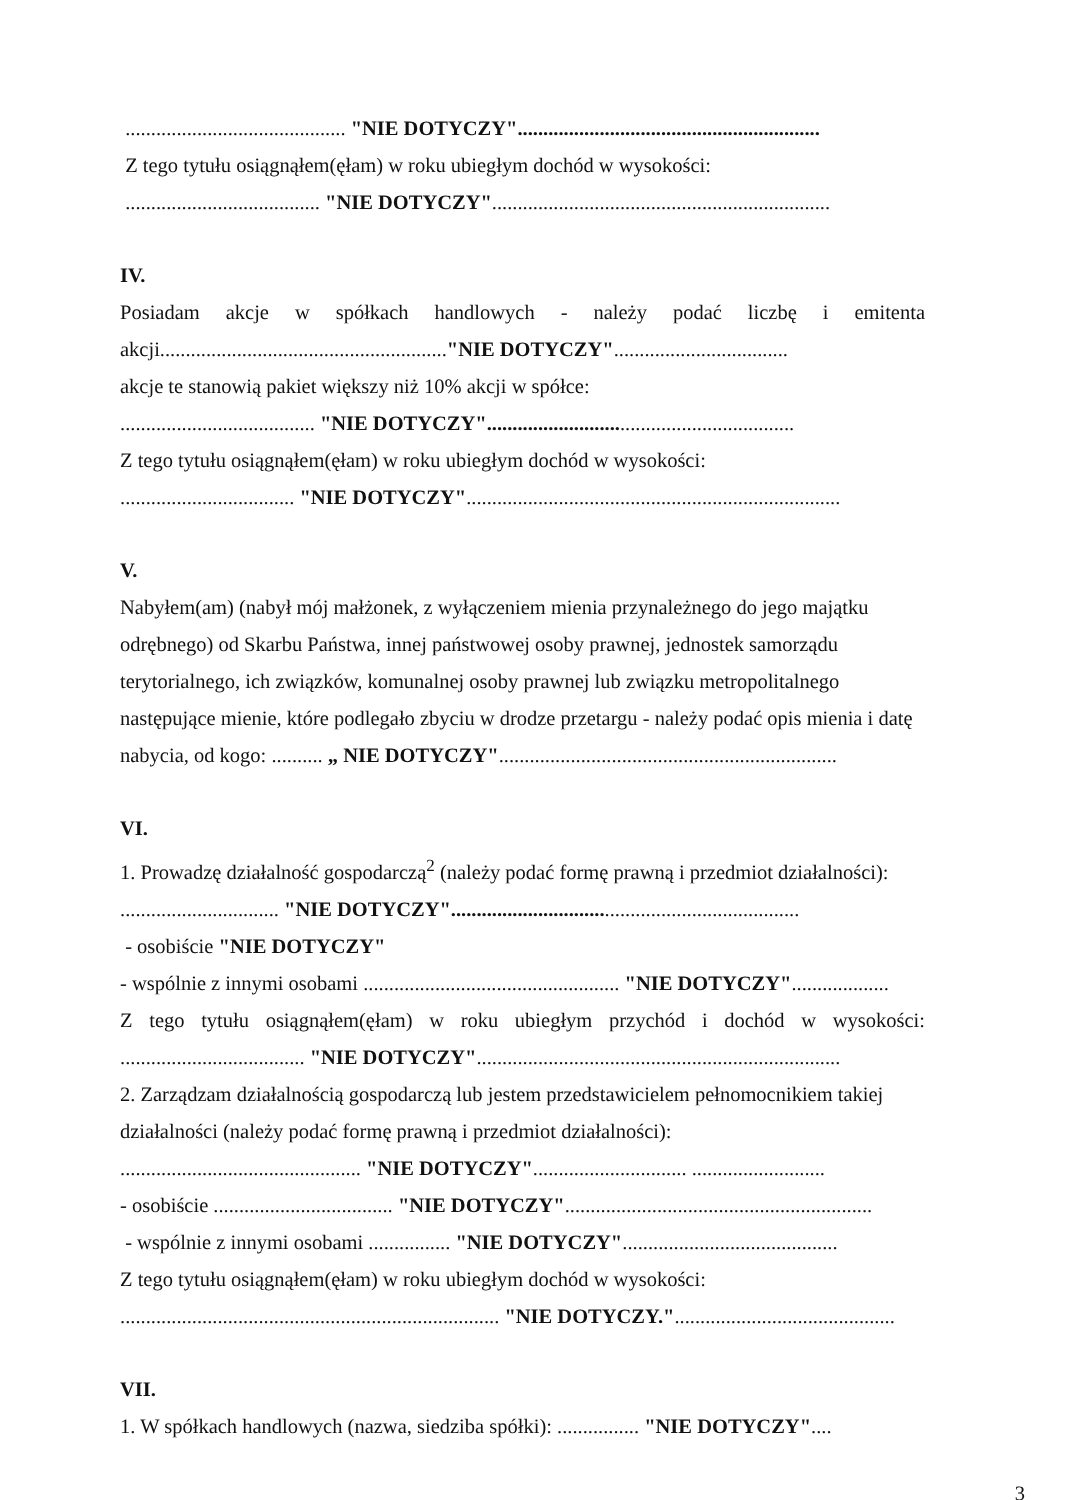........................................... "NIE DOTYCZY"...........................................................
Z tego tytułu osiągnąłem(ęłam) w roku ubiegłym dochód w wysokości:
...................................... "NIE DOTYCZY"..................................................................
IV.
Posiadam akcje w spółkach handlowych - należy podać liczbę i emitenta
akcji........................................................"NIE DOTYCZY"..................................
akcje te stanowią pakiet większy niż 10% akcji w spółce:
...................................... "NIE DOTYCZY"............................................................
Z tego tytułu osiągnąłem(ęłam) w roku ubiegłym dochód w wysokości:
.................................. "NIE DOTYCZY".........................................................................
V.
Nabyłem(am) (nabył mój małżonek, z wyłączeniem mienia przynależnego do jego majątku odrębnego) od Skarbu Państwa, innej państwowej osoby prawnej, jednostek samorządu terytorialnego, ich związków, komunalnej osoby prawnej lub związku metropolitalnego następujące mienie, które podlegało zbyciu w drodze przetargu - należy podać opis mienia i datę nabycia, od kogo: .......... „ NIE DOTYCZY"..................................................................
VI.
1. Prowadzę działalność gospodarczą<sup>2</sup> (należy podać formę prawną i przedmiot działalności):
............................... "NIE DOTYCZY"....................................................................
- osobiście "NIE DOTYCZY"
- wspólnie z innymi osobami .................................................. "NIE DOTYCZY"...................
Z tego tytułu osiągnąłem(ęłam) w roku ubiegłym przychód i dochód w wysokości:
.................................... "NIE DOTYCZY".......................................................................
2. Zarządzam działalnością gospodarczą lub jestem przedstawicielem pełnomocnikiem takiej działalności (należy podać formę prawną i przedmiot działalności):
............................................... "NIE DOTYCZY".............................. ..........................
- osobiście ................................... "NIE DOTYCZY"............................................................
- wspólnie z innymi osobami ................ "NIE DOTYCZY"..........................................
Z tego tytułu osiągnąłem(ęłam) w roku ubiegłym dochód w wysokości:
.......................................................................... "NIE DOTYCZY."...........................................
VII.
1. W spółkach handlowych (nazwa, siedziba spółki): ................ "NIE DOTYCZY"....
3